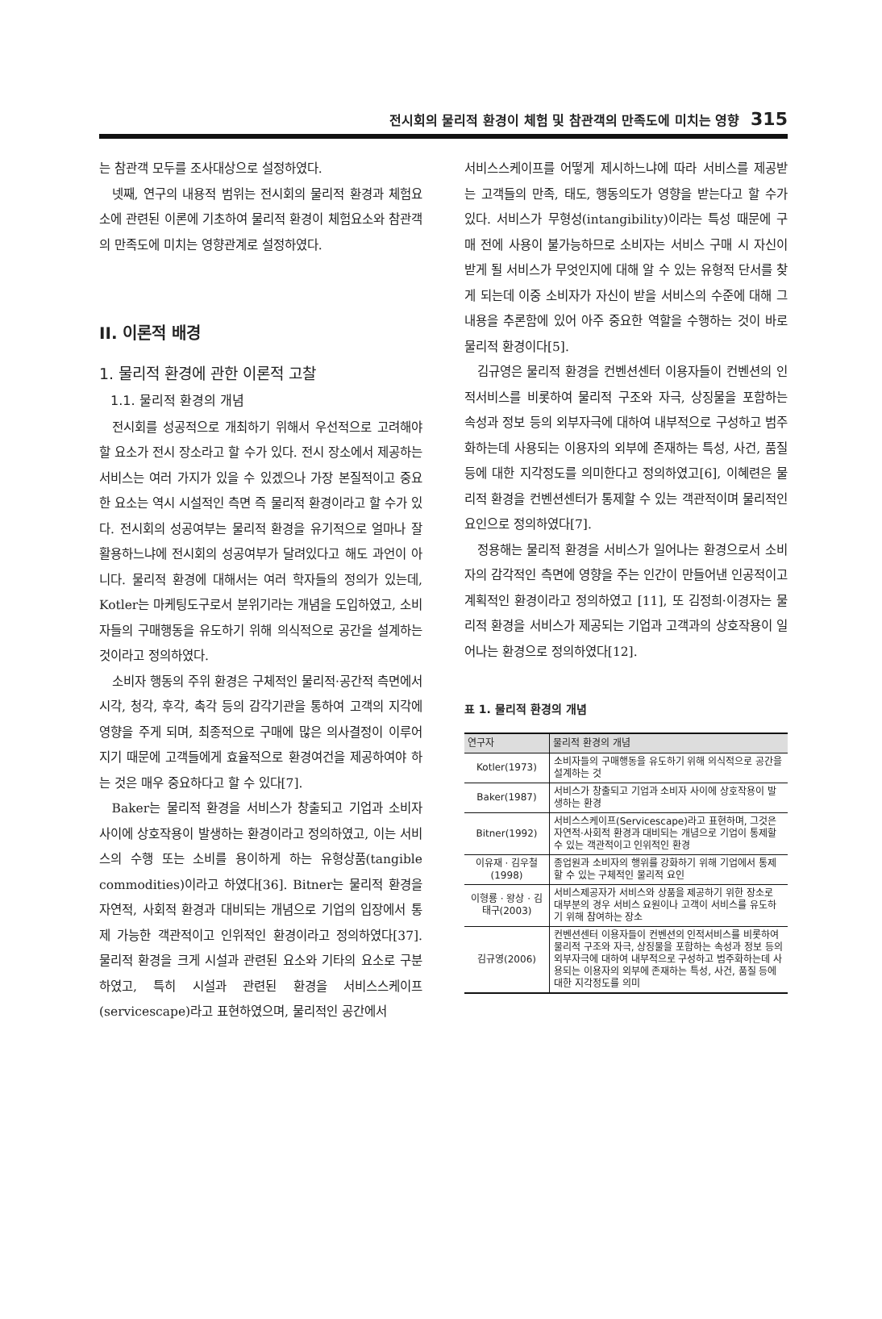전시회의 물리적 환경이 체험 및 참관객의 만족도에 미치는 영향 315
는 참관객 모두를 조사대상으로 설정하였다.
넷째, 연구의 내용적 범위는 전시회의 물리적 환경과 체험요소에 관련된 이론에 기초하여 물리적 환경이 체험요소와 참관객의 만족도에 미치는 영향관계로 설정하였다.
II. 이론적 배경
1. 물리적 환경에 관한 이론적 고찰
1.1. 물리적 환경의 개념
전시회를 성공적으로 개최하기 위해서 우선적으로 고려해야 할 요소가 전시 장소라고 할 수가 있다. 전시 장소에서 제공하는 서비스는 여러 가지가 있을 수 있겠으나 가장 본질적이고 중요한 요소는 역시 시설적인 측면 즉 물리적 환경이라고 할 수가 있다. 전시회의 성공여부는 물리적 환경을 유기적으로 얼마나 잘 활용하느냐에 전시회의 성공여부가 달려있다고 해도 과언이 아니다. 물리적 환경에 대해서는 여러 학자들의 정의가 있는데, Kotler는 마케팅도구로서 분위기라는 개념을 도입하였고, 소비자들의 구매행동을 유도하기 위해 의식적으로 공간을 설계하는 것이라고 정의하였다.
소비자 행동의 주위 환경은 구체적인 물리적·공간적 측면에서 시각, 청각, 후각, 촉각 등의 감각기관을 통하여 고객의 지각에 영향을 주게 되며, 최종적으로 구매에 많은 의사결정이 이루어지기 때문에 고객들에게 효율적으로 환경여건을 제공하여야 하는 것은 매우 중요하다고 할 수 있다[7].
Baker는 물리적 환경을 서비스가 창출되고 기업과 소비자 사이에 상호작용이 발생하는 환경이라고 정의하였고, 이는 서비스의 수행 또는 소비를 용이하게 하는 유형상품(tangible commodities)이라고 하였다[36]. Bitner는 물리적 환경을 자연적, 사회적 환경과 대비되는 개념으로 기업의 입장에서 통제 가능한 객관적이고 인위적인 환경이라고 정의하였다[37]. 물리적 환경을 크게 시설과 관련된 요소와 기타의 요소로 구분하였고, 특히 시설과 관련된 환경을 서비스스케이프(servicescape)라고 표현하였으며, 물리적인 공간에서
서비스스케이프를 어떻게 제시하느냐에 따라 서비스를 제공받는 고객들의 만족, 태도, 행동의도가 영향을 받는다고 할 수가 있다. 서비스가 무형성(intangibility)이라는 특성 때문에 구매 전에 사용이 불가능하므로 소비자는 서비스 구매 시 자신이 받게 될 서비스가 무엇인지에 대해 알 수 있는 유형적 단서를 찾게 되는데 이중 소비자가 자신이 받을 서비스의 수준에 대해 그 내용을 추론함에 있어 아주 중요한 역할을 수행하는 것이 바로 물리적 환경이다[5].
김규영은 물리적 환경을 컨벤션센터 이용자들이 컨벤션의 인적서비스를 비롯하여 물리적 구조와 자극, 상징물을 포함하는 속성과 정보 등의 외부자극에 대하여 내부적으로 구성하고 범주화하는데 사용되는 이용자의 외부에 존재하는 특성, 사건, 품질 등에 대한 지각정도를 의미한다고 정의하였고[6], 이혜련은 물리적 환경을 컨벤션센터가 통제할 수 있는 객관적이며 물리적인 요인으로 정의하였다[7].
정용해는 물리적 환경을 서비스가 일어나는 환경으로서 소비자의 감각적인 측면에 영향을 주는 인간이 만들어낸 인공적이고 계획적인 환경이라고 정의하였고 [11], 또 김정희·이경자는 물리적 환경을 서비스가 제공되는 기업과 고객과의 상호작용이 일어나는 환경으로 정의하였다[12].
표 1. 물리적 환경의 개념
| 연구자 | 물리적 환경의 개념 |
| --- | --- |
| Kotler(1973) | 소비자들의 구매행동을 유도하기 위해 의식적으로 공간을 설계하는 것 |
| Baker(1987) | 서비스가 창출되고 기업과 소비자 사이에 상호작용이 발생하는 환경 |
| Bitner(1992) | 서비스스케이프(Servicescape)라고 표현하며, 그것은 자연적·사회적 환경과 대비되는 개념으로 기업이 통제할 수 있는 객관적이고 인위적인 환경 |
| 이유재 · 김우철(1998) | 종업원과 소비자의 행위를 강화하기 위해 기업에서 통제할 수 있는 구체적인 물리적 요인 |
| 이형룡 · 왕상 · 김태구(2003) | 서비스제공자가 서비스와 상품을 제공하기 위한 장소로 대부분의 경우 서비스 요원이나 고객이 서비스를 유도하기 위해 참여하는 장소 |
| 김규영(2006) | 컨벤션센터 이용자들이 컨벤션의 인적서비스를 비롯하여 물리적 구조와 자극, 상징물을 포함하는 속성과 정보 등의 외부자극에 대하여 내부적으로 구성하고 범주화하는데 사용되는 이용자의 외부에 존재하는 특성, 사건, 품질 등에 대한 지각정도를 의미 |